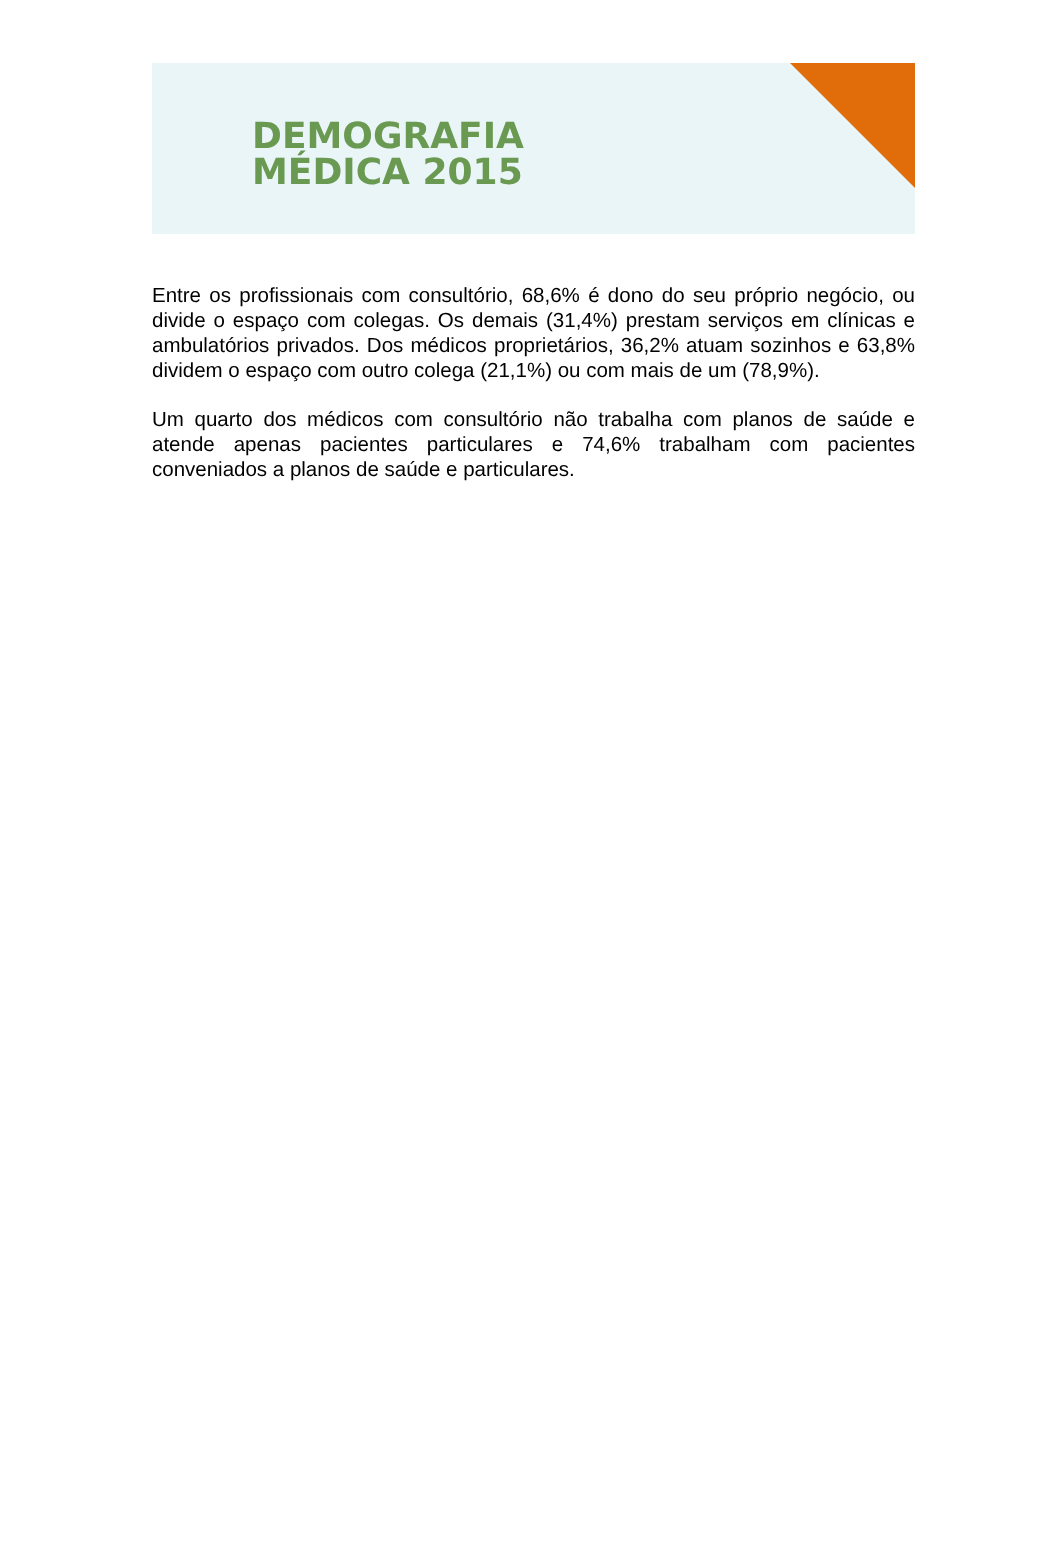DEMOGRAFIA
MÉDICA 2015
Entre os profissionais com consultório, 68,6% é dono do seu próprio negócio, ou divide o espaço com colegas. Os demais (31,4%) prestam serviços em clínicas e ambulatórios privados. Dos médicos proprietários, 36,2% atuam sozinhos e 63,8% dividem o espaço com outro colega (21,1%) ou com mais de um (78,9%).
Um quarto dos médicos com consultório não trabalha com planos de saúde e atende apenas pacientes particulares e 74,6% trabalham com pacientes conveniados a planos de saúde e particulares.